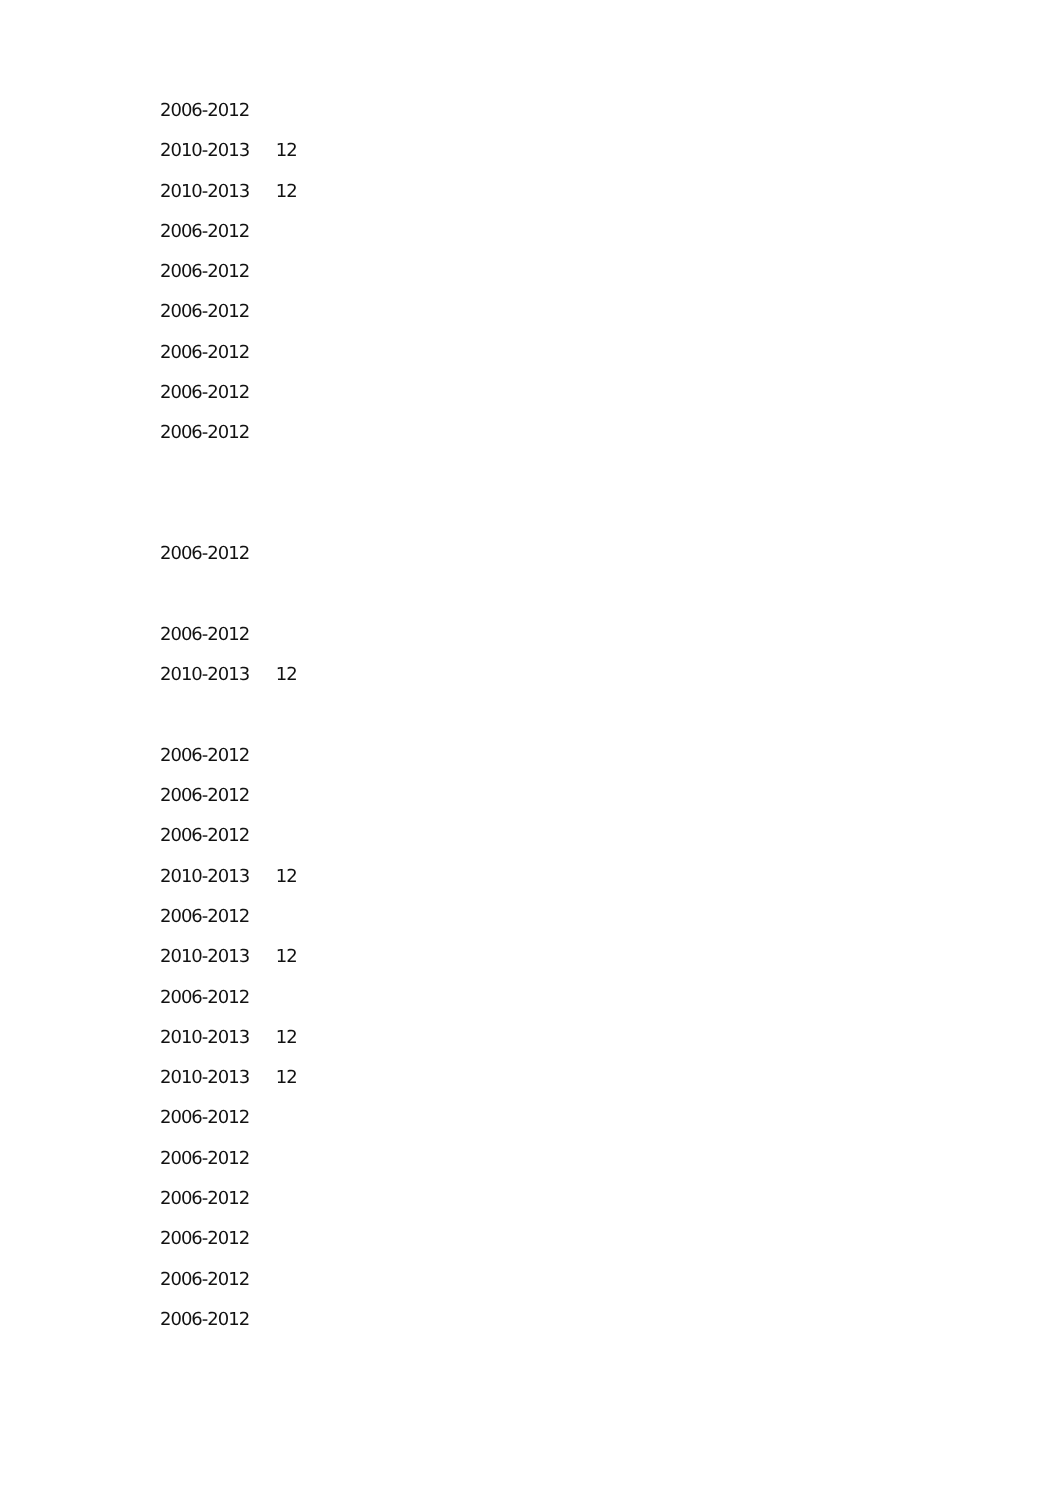2006-2012
2010-2013 12
2010-2013 12
2006-2012
2006-2012
2006-2012
2006-2012
2006-2012
2006-2012
2006-2012
2006-2012
2010-2013 12
2006-2012
2006-2012
2006-2012
2010-2013 12
2006-2012
2010-2013 12
2006-2012
2010-2013 12
2010-2013 12
2006-2012
2006-2012
2006-2012
2006-2012
2006-2012
2006-2012